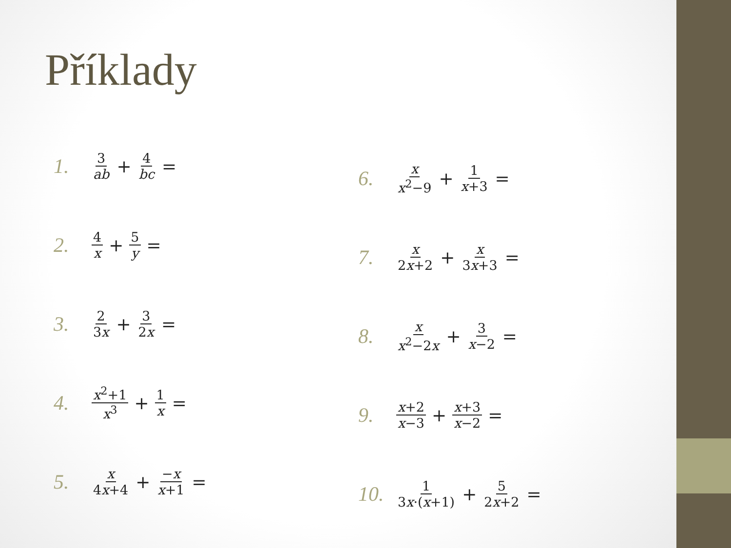Příklady
1. 3 ab + 4 bc =
2. 4 x + 5 y =
3. 2 3x + 3 2x =
4. x<sup>2</sup>+1 x<sup>3</sup> + 1 x =
5. x 4x+4 + −x x+1 =
6. x x<sup>2</sup>−9 + 1 x+3 =
7. x 2x+2 + x 3x+3 =
8. x x<sup>2</sup>−2x + 3 x−2 =
9. x+2 x−3 + x+3 x−2 =
10. 1 3x·(x+1) + 5 2x+2 =